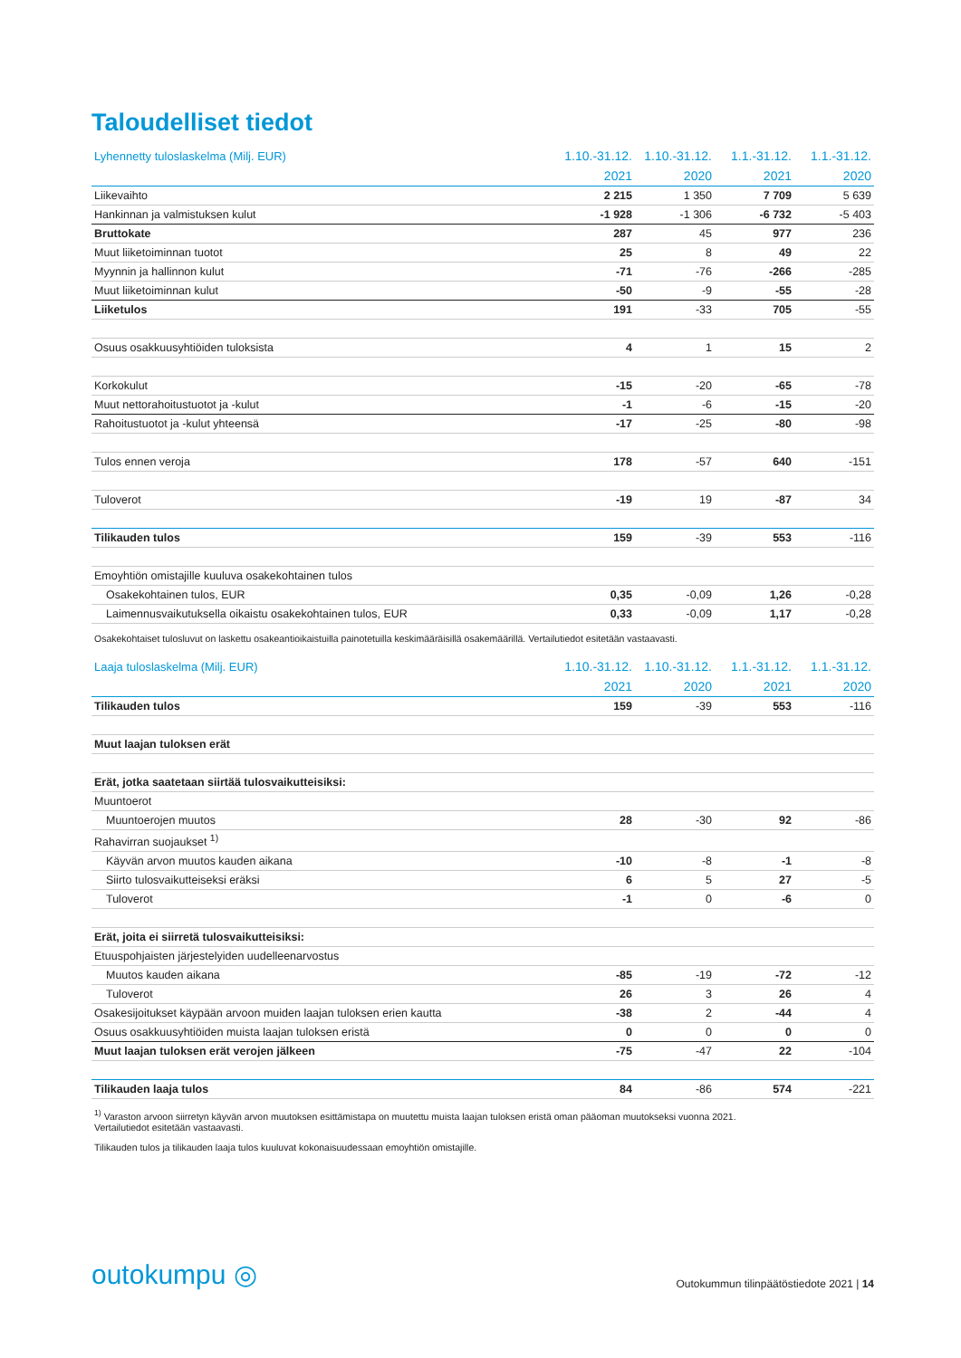Taloudelliset tiedot
| Lyhennetty tuloslaskelma (Milj. EUR) | 1.10.-31.12. | 1.10.-31.12. | 1.1.-31.12. | 1.1.-31.12. |
| --- | --- | --- | --- | --- |
| | 2021 | 2020 | 2021 | 2020 |
| Liikevaihto | 2 215 | 1 350 | 7 709 | 5 639 |
| Hankinnan ja valmistuksen kulut | -1 928 | -1 306 | -6 732 | -5 403 |
| Bruttokate | 287 | 45 | 977 | 236 |
| Muut liiketoiminnan tuotot | 25 | 8 | 49 | 22 |
| Myynnin ja hallinnon kulut | -71 | -76 | -266 | -285 |
| Muut liiketoiminnan kulut | -50 | -9 | -55 | -28 |
| Liiketulos | 191 | -33 | 705 | -55 |
| Osuus osakkuusyhtiöiden tuloksista | 4 | 1 | 15 | 2 |
| Korkokulut | -15 | -20 | -65 | -78 |
| Muut nettorahoitustuotot ja -kulut | -1 | -6 | -15 | -20 |
| Rahoitustuotot ja -kulut yhteensä | -17 | -25 | -80 | -98 |
| Tulos ennen veroja | 178 | -57 | 640 | -151 |
| Tuloverot | -19 | 19 | -87 | 34 |
| Tilikauden tulos | 159 | -39 | 553 | -116 |
| Emoyhtiön omistajille kuuluva osakekohtainen tulos | | | | |
| Osakekohtainen tulos, EUR | 0,35 | -0,09 | 1,26 | -0,28 |
| Laimennusvaikutuksella oikaistu osakekohtainen tulos, EUR | 0,33 | -0,09 | 1,17 | -0,28 |
Osakekohtaiset tulosluvut on laskettu osakeantioikaistuilla painotetuilla keskimääräisillä osakemäärillä. Vertailutiedot esitetään vastaavasti.
| Laaja tuloslaskelma (Milj. EUR) | 1.10.-31.12. | 1.10.-31.12. | 1.1.-31.12. | 1.1.-31.12. |
| --- | --- | --- | --- | --- |
| | 2021 | 2020 | 2021 | 2020 |
| Tilikauden tulos | 159 | -39 | 553 | -116 |
| Muut laajan tuloksen erät | | | | |
| Erät, jotka saatetaan siirtää tulosvaikutteisiksi: | | | | |
| Muuntoerot | | | | |
| Muuntoerojen muutos | 28 | -30 | 92 | -86 |
| Rahavirran suojaukset <sup>1)</sup> | | | | |
| Käyvän arvon muutos kauden aikana | -10 | -8 | -1 | -8 |
| Siirto tulosvaikutteiseksi eräksi | 6 | 5 | 27 | -5 |
| Tuloverot | -1 | 0 | -6 | 0 |
| Erät, joita ei siirretä tulosvaikutteisiksi: | | | | |
| Etuuspohjaisten järjestelyiden uudelleenarvostus | | | | |
| Muutos kauden aikana | -85 | -19 | -72 | -12 |
| Tuloverot | 26 | 3 | 26 | 4 |
| Osakesijoitukset käypään arvoon muiden laajan tuloksen erien kautta | -38 | 2 | -44 | 4 |
| Osuus osakkuusyhtiöiden muista laajan tuloksen eristä | 0 | 0 | 0 | 0 |
| Muut laajan tuloksen erät verojen jälkeen | -75 | -47 | 22 | -104 |
| Tilikauden laaja tulos | 84 | -86 | 574 | -221 |
<sup>1)</sup> Varaston arvoon siirretyn käyvän arvon muutoksen esittämistapa on muutettu muista laajan tuloksen eristä oman pääoman muutokseksi vuonna 2021.
Vertailutiedot esitetään vastaavasti.
Tilikauden tulos ja tilikauden laaja tulos kuuluvat kokonaisuudessaan emoyhtiön omistajille.
outokumpu ◎
Outokummun tilinpäätöstiedote 2021 | 14